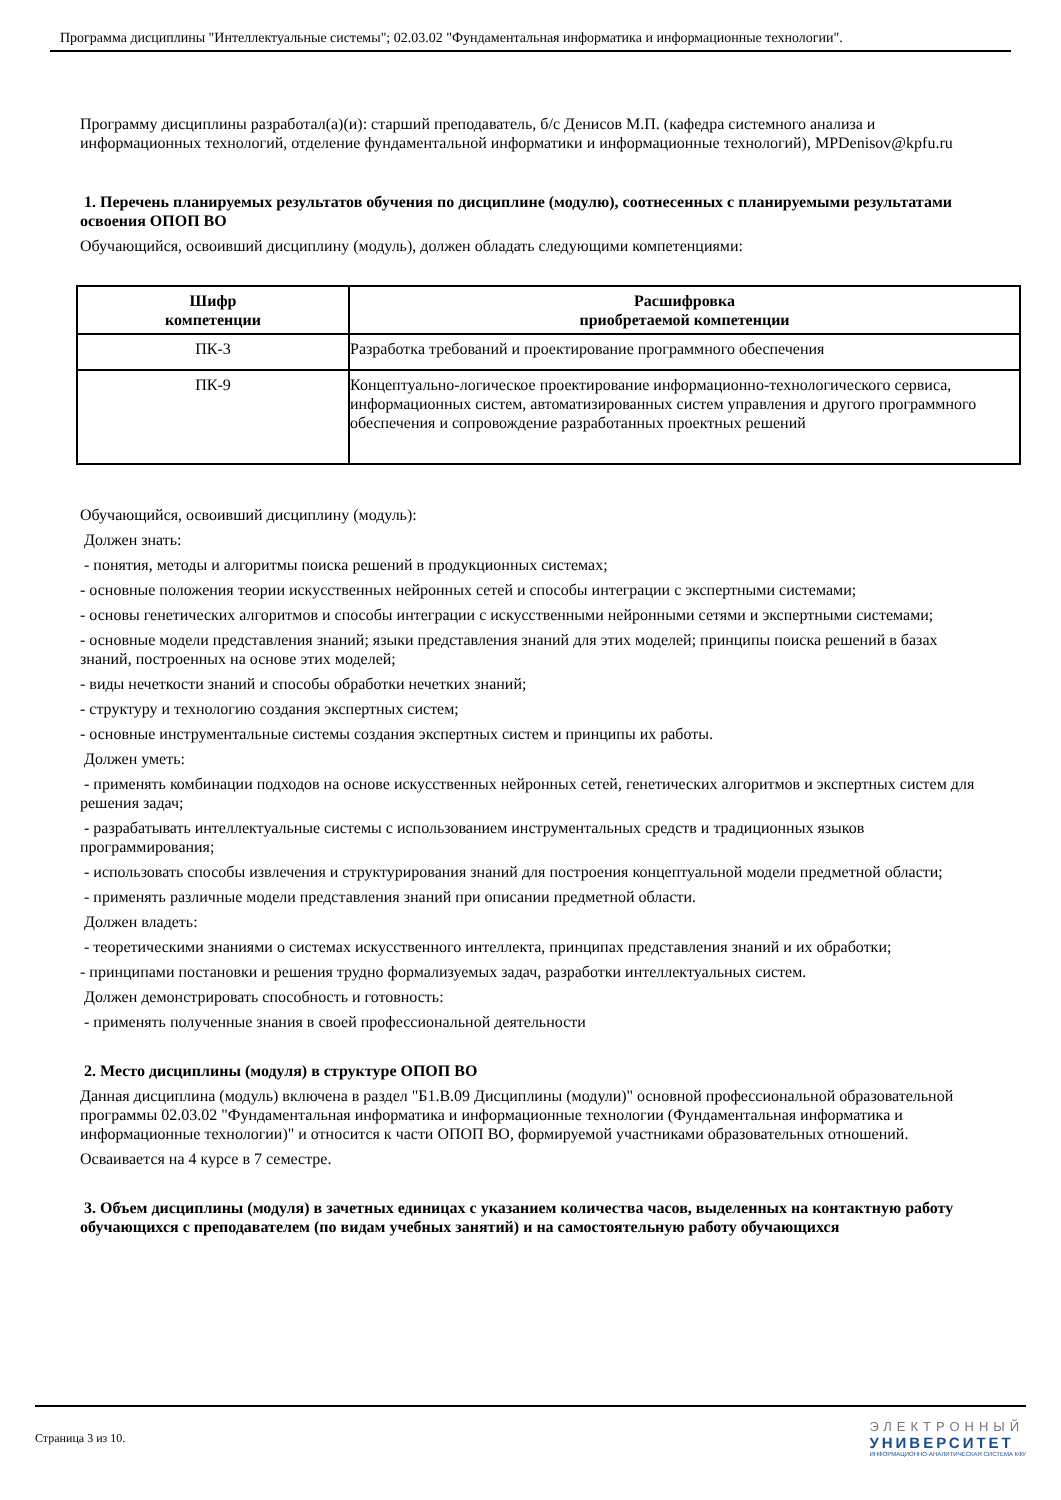Программа дисциплины "Интеллектуальные системы"; 02.03.02 "Фундаментальная информатика и информационные технологии".
Программу дисциплины разработал(а)(и): старший преподаватель, б/с Денисов М.П. (кафедра системного анализа и информационных технологий, отделение фундаментальной информатики и информационные технологий), MPDenisov@kpfu.ru
1. Перечень планируемых результатов обучения по дисциплине (модулю), соотнесенных с планируемыми результатами освоения ОПОП ВО
Обучающийся, освоивший дисциплину (модуль), должен обладать следующими компетенциями:
| Шифр компетенции | Расшифровка приобретаемой компетенции |
| --- | --- |
| ПК-3 | Разработка требований и проектирование программного обеспечения |
| ПК-9 | Концептуально-логическое проектирование информационно-технологического сервиса, информационных систем, автоматизированных систем управления и другого программного обеспечения и сопровождение разработанных проектных решений |
Обучающийся, освоивший дисциплину (модуль):
Должен знать:
- понятия, методы и алгоритмы поиска решений в продукционных системах;
- основные положения теории искусственных нейронных сетей и способы интеграции с экспертными системами;
- основы генетических алгоритмов и способы интеграции с искусственными нейронными сетями и экспертными системами;
- основные модели представления знаний; языки представления знаний для этих моделей; принципы поиска решений в базах знаний, построенных на основе этих моделей;
- виды нечеткости знаний и способы обработки нечетких знаний;
- структуру и технологию создания экспертных систем;
- основные инструментальные системы создания экспертных систем и принципы их работы.
Должен уметь:
- применять комбинации подходов на основе искусственных нейронных сетей, генетических алгоритмов и экспертных систем для решения задач;
- разрабатывать интеллектуальные системы с использованием инструментальных средств и традиционных языков программирования;
- использовать способы извлечения и структурирования знаний для построения концептуальной модели предметной области;
- применять различные модели представления знаний при описании предметной области.
Должен владеть:
- теоретическими знаниями о системах искусственного интеллекта, принципах представления знаний и их обработки;
- принципами постановки и решения трудно формализуемых задач, разработки интеллектуальных систем.
Должен демонстрировать способность и готовность:
- применять полученные знания в своей профессиональной деятельности
2. Место дисциплины (модуля) в структуре ОПОП ВО
Данная дисциплина (модуль) включена в раздел "Б1.В.09 Дисциплины (модули)" основной профессиональной образовательной программы 02.03.02 "Фундаментальная информатика и информационные технологии (Фундаментальная информатика и информационные технологии)" и относится к части ОПОП ВО, формируемой участниками образовательных отношений.
Осваивается на 4 курсе в 7 семестре.
3. Объем дисциплины (модуля) в зачетных единицах с указанием количества часов, выделенных на контактную работу обучающихся с преподавателем (по видам учебных занятий) и на самостоятельную работу обучающихся
Страница 3 из 10.
ЭЛЕКТРОННЫЙ
УНИВЕРСИТЕТ
ИНФОРМАЦИОННО-АНАЛИТИЧЕСКАЯ СИСТЕМА КФУ